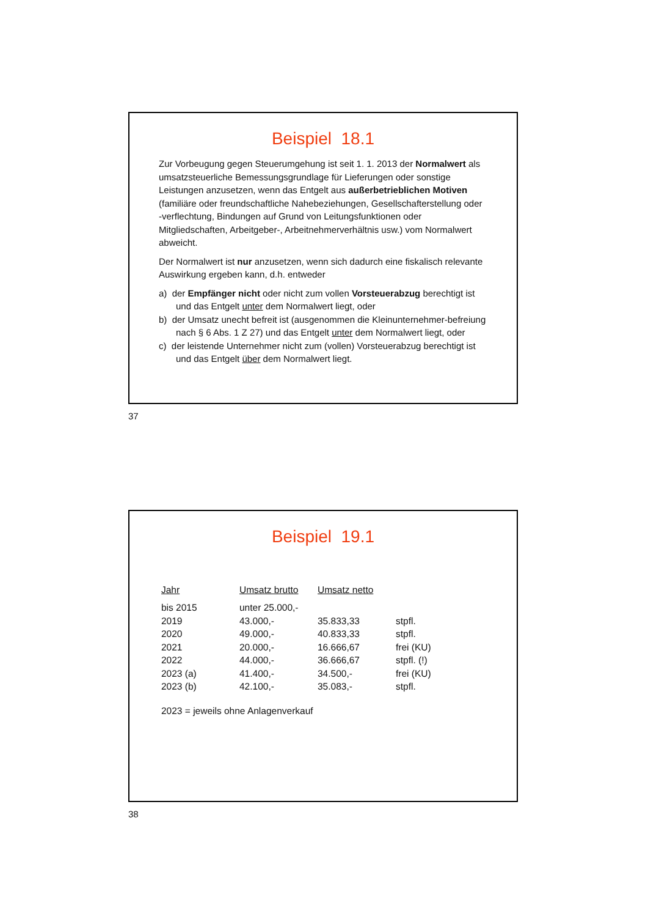Beispiel 18.1
Zur Vorbeugung gegen Steuerumgehung ist seit 1. 1. 2013 der Normalwert als umsatzsteuerliche Bemessungsgrundlage für Lieferungen oder sonstige Leistungen anzusetzen, wenn das Entgelt aus außerbetrieblichen Motiven (familiäre oder freundschaftliche Nahebeziehungen, Gesellschafterstellung oder -verflechtung, Bindungen auf Grund von Leitungsfunktionen oder Mitgliedschaften, Arbeitgeber-, Arbeitnehmerverhältnis usw.) vom Normalwert abweicht.
Der Normalwert ist nur anzusetzen, wenn sich dadurch eine fiskalisch relevante Auswirkung ergeben kann, d.h. entweder
a) der Empfänger nicht oder nicht zum vollen Vorsteuerabzug berechtigt ist und das Entgelt unter dem Normalwert liegt, oder
b) der Umsatz unecht befreit ist (ausgenommen die Kleinunternehmer-befreiung nach § 6 Abs. 1 Z 27) und das Entgelt unter dem Normalwert liegt, oder
c) der leistende Unternehmer nicht zum (vollen) Vorsteuerabzug berechtigt ist und das Entgelt über dem Normalwert liegt.
37
Beispiel 19.1
| Jahr | Umsatz brutto | Umsatz netto | |
| --- | --- | --- | --- |
| bis 2015 | unter 25.000,- | | |
| 2019 | 43.000,- | 35.833,33 | stpfl. |
| 2020 | 49.000,- | 40.833,33 | stpfl. |
| 2021 | 20.000,- | 16.666,67 | frei (KU) |
| 2022 | 44.000,- | 36.666,67 | stpfl. (!) |
| 2023 (a) | 41.400,- | 34.500,- | frei (KU) |
| 2023 (b) | 42.100,- | 35.083,- | stpfl. |
2023 = jeweils ohne Anlagenverkauf
38